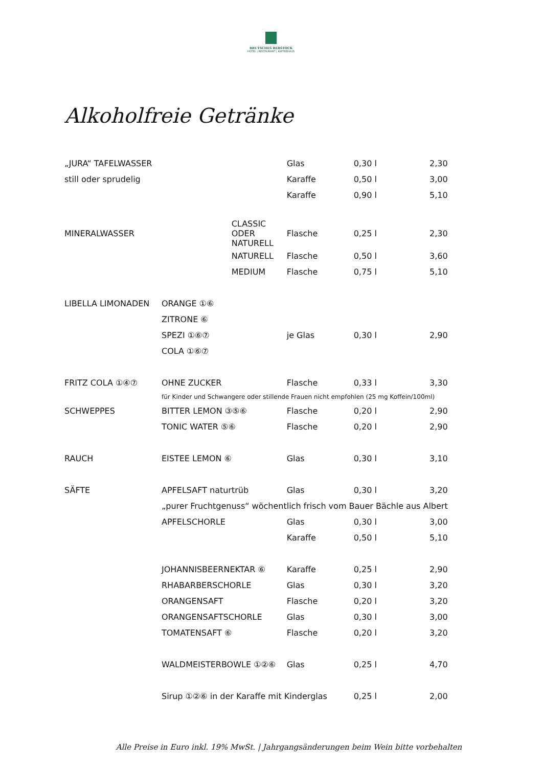BRUTSCHES REBSTOCK
HOTEL | RESTAURANT | KAFFEEHAUS
Alkoholfreie Getränke
| „JURA“ TAFELWASSER | | | Glas | 0,30 l | 2,30 |
| still oder sprudelig | | | Karaffe | 0,50 l | 3,00 |
| | | | Karaffe | 0,90 l | 5,10 |
| MINERALWASSER | | CLASSIC ODER NATURELL | Flasche | 0,25 l | 2,30 |
| | | NATURELL | Flasche | 0,50 l | 3,60 |
| | | MEDIUM | Flasche | 0,75 l | 5,10 |
| LIBELLA LIMONADEN | ORANGE ①⑥ | | | | |
| | ZITRONE ⑥ | | | | |
| | SPEZI ①⑥⑦ | | je Glas | 0,30 l | 2,90 |
| | COLA ①⑥⑦ | | | | |
| FRITZ COLA ①④⑦ | OHNE ZUCKER | | Flasche | 0,33 l | 3,30 |
| | für Kinder und Schwangere oder stillende Frauen nicht empfohlen (25 mg Koffein/100ml) | | | | |
| SCHWEPPES | BITTER LEMON ③⑤⑥ | | Flasche | 0,20 l | 2,90 |
| | TONIC WATER ⑤⑥ | | Flasche | 0,20 l | 2,90 |
| RAUCH | EISTEE LEMON ⑥ | | Glas | 0,30 l | 3,10 |
| SÄFTE | APFELSAFT naturtrüb | | Glas | 0,30 l | 3,20 |
| | „purer Fruchtgenuss“ wöchentlich frisch vom Bauer Bächle aus Albert | | | | |
| | APFELSCHORLE | | Glas | 0,30 l | 3,00 |
| | | | Karaffe | 0,50 l | 5,10 |
| | JOHANNISBEERNEKTAR ⑥ | | Karaffe | 0,25 l | 2,90 |
| | RHABARBERSCHORLE | | Glas | 0,30 l | 3,20 |
| | ORANGENSAFT | | Flasche | 0,20 l | 3,20 |
| | ORANGENSAFTSCHORLE | | Glas | 0,30 l | 3,00 |
| | TOMATENSAFT ⑥ | | Flasche | 0,20 l | 3,20 |
| | WALDMEISTERBOWLE ①②⑥ | | Glas | 0,25 l | 4,70 |
| | Sirup ①②⑥ in der Karaffe mit Kinderglas | | | 0,25 l | 2,00 |
Alle Preise in Euro inkl. 19% MwSt. | Jahrgangsänderungen beim Wein bitte vorbehalten